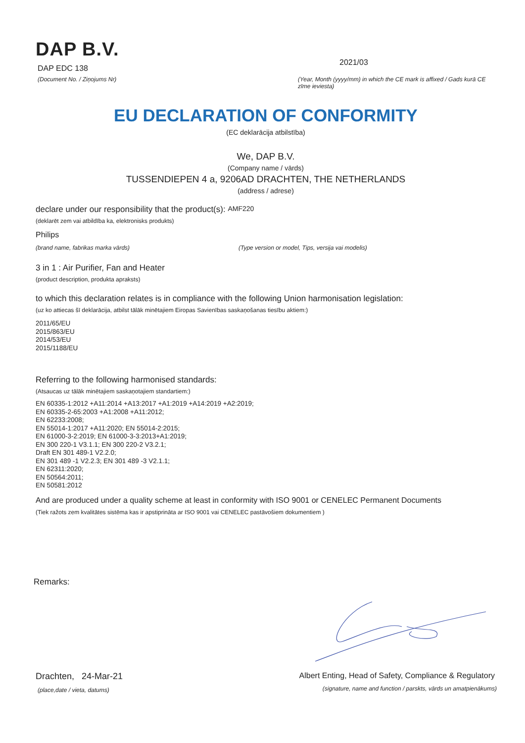DAP B.V.
DAP EDC 138
(Document No. / Ziņojums Nr)
2021/03
(Year, Month (yyyy/mm) in which the CE mark is affixed / Gads kurā CE zīme ieviesta)
EU DECLARATION OF CONFORMITY
(EC deklarācija atbilstība)
We, DAP B.V.
(Company name / vārds)
TUSSENDIEPEN 4 a, 9206AD DRACHTEN, THE NETHERLANDS
(address / adrese)
declare under our responsibility that the product(s): AMF220
(deklarēt zem vai atbildība ka, elektronisks produkts)
Philips
(brand name, fabrikas marka vārds) (Type version or model, Tips, versija vai modelis)
3 in 1 : Air Purifier, Fan and Heater
(product description, produkta apraksts)
to which this declaration relates is in compliance with the following Union harmonisation legislation:
(uz ko attiecas šī deklarācija, atbilst tālāk minētajiem Eiropas Savienības saskaņošanas tiesību aktiem:)
2011/65/EU
2015/863/EU
2014/53/EU
2015/1188/EU
Referring to the following harmonised standards:
(Atsaucas uz tālāk minētajiem saskaņotajiem standartiem:)
EN 60335-1:2012 +A11:2014 +A13:2017 +A1:2019 +A14:2019 +A2:2019;
EN 60335-2-65:2003 +A1:2008 +A11:2012;
EN 62233:2008;
EN 55014-1:2017 +A11:2020; EN 55014-2:2015;
EN 61000-3-2:2019; EN 61000-3-3:2013+A1:2019;
EN 300 220-1 V3.1.1; EN 300 220-2 V3.2.1;
Draft EN 301 489-1 V2.2.0;
EN 301 489 -1 V2.2.3; EN 301 489 -3 V2.1.1;
EN 62311:2020;
EN 50564:2011;
EN 50581:2012
And are produced under a quality scheme at least in conformity with ISO 9001 or CENELEC Permanent Documents
(Tiek ražots zem kvalitātes sistēma kas ir apstiprināta ar ISO 9001 vai CENELEC pastāvošiem dokumentiem )
Remarks:
Drachten, 24-Mar-21
(place,date / vieta, datums)
Albert Enting, Head of Safety, Compliance & Regulatory
(signature, name and function / parskts, vārds un amatpienākums)